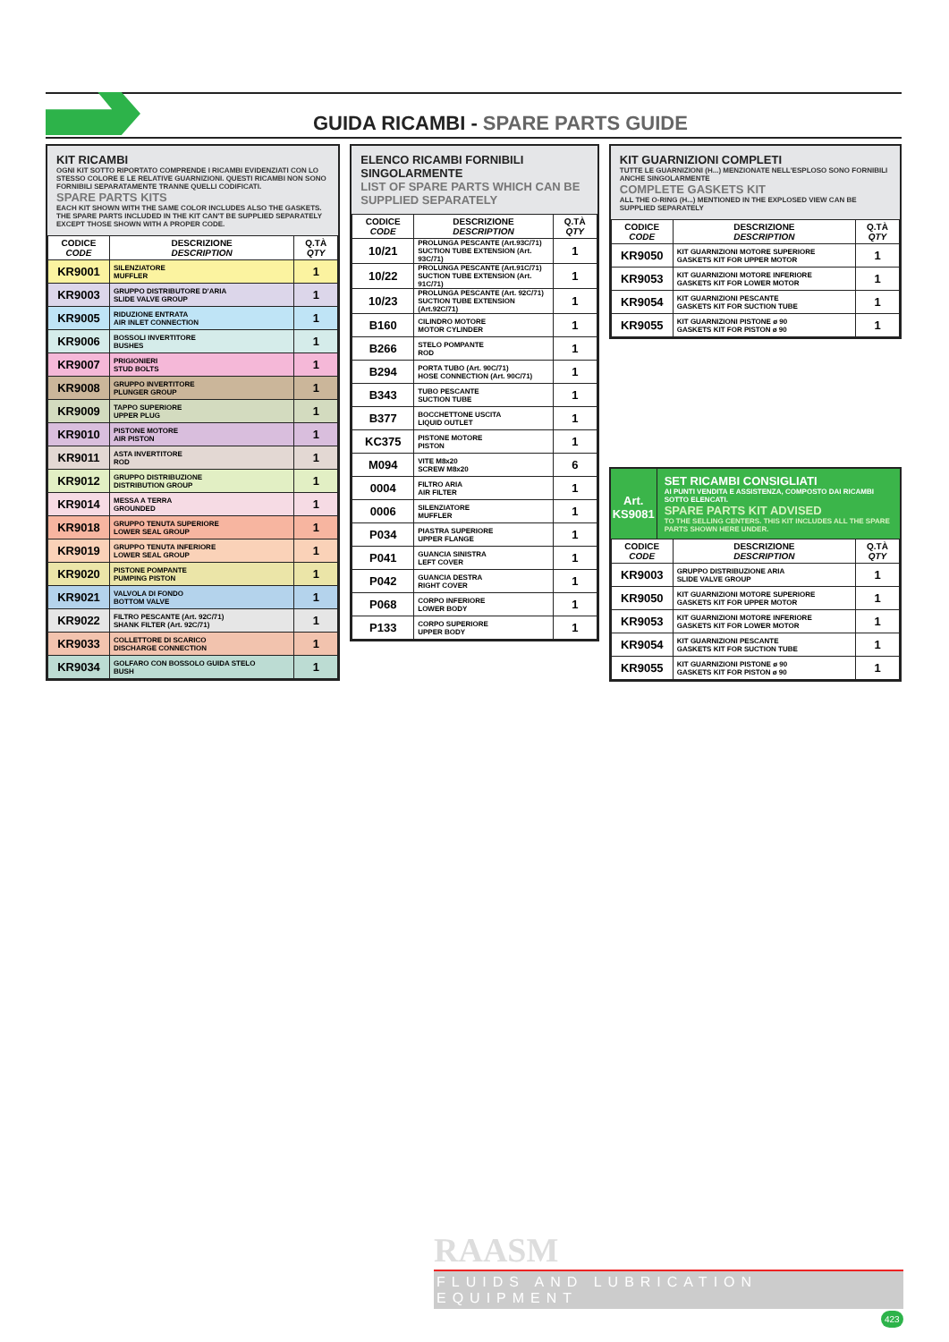GUIDA RICAMBI - SPARE PARTS GUIDE
KIT RICAMBI
OGNI KIT SOTTO RIPORTATO COMPRENDE I RICAMBI EVIDENZIATI CON LO STESSO COLORE E LE RELATIVE GUARNIZIONI. QUESTI RICAMBI NON SONO FORNIBILI SEPARATAMENTE TRANNE QUELLI CODIFICATI.
SPARE PARTS KITS
EACH KIT SHOWN WITH THE SAME COLOR INCLUDES ALSO THE GASKETS. THE SPARE PARTS INCLUDED IN THE KIT CAN'T BE SUPPLIED SEPARATELY EXCEPT THOSE SHOWN WITH A PROPER CODE.
| CODICE CODE | DESCRIZIONE DESCRIPTION | Q.TÀ QTY |
| --- | --- | --- |
| KR9001 | SILENZIATORE MUFFLER | 1 |
| KR9003 | GRUPPO DISTRIBUTORE D'ARIA SLIDE VALVE GROUP | 1 |
| KR9005 | RIDUZIONE ENTRATA AIR INLET CONNECTION | 1 |
| KR9006 | BOSSOLI INVERTITORE BUSHES | 1 |
| KR9007 | PRIGIONIERI STUD BOLTS | 1 |
| KR9008 | GRUPPO INVERTITORE PLUNGER GROUP | 1 |
| KR9009 | TAPPO SUPERIORE UPPER PLUG | 1 |
| KR9010 | PISTONE MOTORE AIR PISTON | 1 |
| KR9011 | ASTA INVERTITORE ROD | 1 |
| KR9012 | GRUPPO DISTRIBUZIONE DISTRIBUTION GROUP | 1 |
| KR9014 | MESSA A TERRA GROUNDED | 1 |
| KR9018 | GRUPPO TENUTA SUPERIORE LOWER SEAL GROUP | 1 |
| KR9019 | GRUPPO TENUTA INFERIORE LOWER SEAL GROUP | 1 |
| KR9020 | PISTONE POMPANTE PUMPING PISTON | 1 |
| KR9021 | VALVOLA DI FONDO BOTTOM VALVE | 1 |
| KR9022 | FILTRO PESCANTE (Art. 92C/71) SHANK FILTER (Art. 92C/71) | 1 |
| KR9033 | COLLETTORE DI SCARICO DISCHARGE CONNECTION | 1 |
| KR9034 | GOLFARO CON BOSSOLO GUIDA STELO BUSH | 1 |
ELENCO RICAMBI FORNIBILI SINGOLARMENTE
LIST OF SPARE PARTS WHICH CAN BE SUPPLIED SEPARATELY
| CODICE CODE | DESCRIZIONE DESCRIPTION | Q.TÀ QTY |
| --- | --- | --- |
| 10/21 | PROLUNGA PESCANTE (Art.93C/71) SUCTION TUBE EXTENSION (Art. 93C/71) | 1 |
| 10/22 | PROLUNGA PESCANTE (Art.91C/71) SUCTION TUBE EXTENSION (Art. 91C/71) | 1 |
| 10/23 | PROLUNGA PESCANTE (Art. 92C/71) SUCTION TUBE EXTENSION (Art.92C/71) | 1 |
| B160 | CILINDRO MOTORE MOTOR CYLINDER | 1 |
| B266 | STELO POMPANTE ROD | 1 |
| B294 | PORTA TUBO (Art. 90C/71) HOSE CONNECTION (Art. 90C/71) | 1 |
| B343 | TUBO PESCANTE SUCTION TUBE | 1 |
| B377 | BOCCHETTONE USCITA LIQUID OUTLET | 1 |
| KC375 | PISTONE MOTORE PISTON | 1 |
| M094 | VITE M8x20 SCREW M8x20 | 6 |
| 0004 | FILTRO ARIA AIR FILTER | 1 |
| 0006 | SILENZIATORE MUFFLER | 1 |
| P034 | PIASTRA SUPERIORE UPPER FLANGE | 1 |
| P041 | GUANCIA SINISTRA LEFT COVER | 1 |
| P042 | GUANCIA DESTRA RIGHT COVER | 1 |
| P068 | CORPO INFERIORE LOWER BODY | 1 |
| P133 | CORPO SUPERIORE UPPER BODY | 1 |
KIT GUARNIZIONI COMPLETI
TUTTE LE GUARNIZIONI (H...) MENZIONATE NELL'ESPLOSO SONO FORNIBILI ANCHE SINGOLARMENTE
COMPLETE GASKETS KIT
ALL THE O-RING (H...) MENTIONED IN THE EXPLOSED VIEW CAN BE SUPPLIED SEPARATELY
| CODICE CODE | DESCRIZIONE DESCRIPTION | Q.TÀ QTY |
| --- | --- | --- |
| KR9050 | KIT GUARNIZIONI MOTORE SUPERIORE GASKETS KIT FOR UPPER MOTOR | 1 |
| KR9053 | KIT GUARNIZIONI MOTORE INFERIORE GASKETS KIT FOR LOWER MOTOR | 1 |
| KR9054 | KIT GUARNIZIONI PESCANTE GASKETS KIT FOR SUCTION TUBE | 1 |
| KR9055 | KIT GUARNIZIONI PISTONE ø 90 GASKETS KIT FOR PISTON ø 90 | 1 |
Art.
KS9081
SET RICAMBI CONSIGLIATI
AI PUNTI VENDITA E ASSISTENZA, COMPOSTO DAI RICAMBI SOTTO ELENCATI.
SPARE PARTS KIT ADVISED
TO THE SELLING CENTERS. THIS KIT INCLUDES ALL THE SPARE PARTS SHOWN HERE UNDER.
| CODICE CODE | DESCRIZIONE DESCRIPTION | Q.TÀ QTY |
| --- | --- | --- |
| KR9003 | GRUPPO DISTRIBUZIONE ARIA SLIDE VALVE GROUP | 1 |
| KR9050 | KIT GUARNIZIONI MOTORE SUPERIORE GASKETS KIT FOR UPPER MOTOR | 1 |
| KR9053 | KIT GUARNIZIONI MOTORE INFERIORE GASKETS KIT FOR LOWER MOTOR | 1 |
| KR9054 | KIT GUARNIZIONI PESCANTE GASKETS KIT FOR SUCTION TUBE | 1 |
| KR9055 | KIT GUARNIZIONI PISTONE ø 90 GASKETS KIT FOR PISTON ø 90 | 1 |
RAASM
FLUIDS AND LUBRICATION EQUIPMENT
423